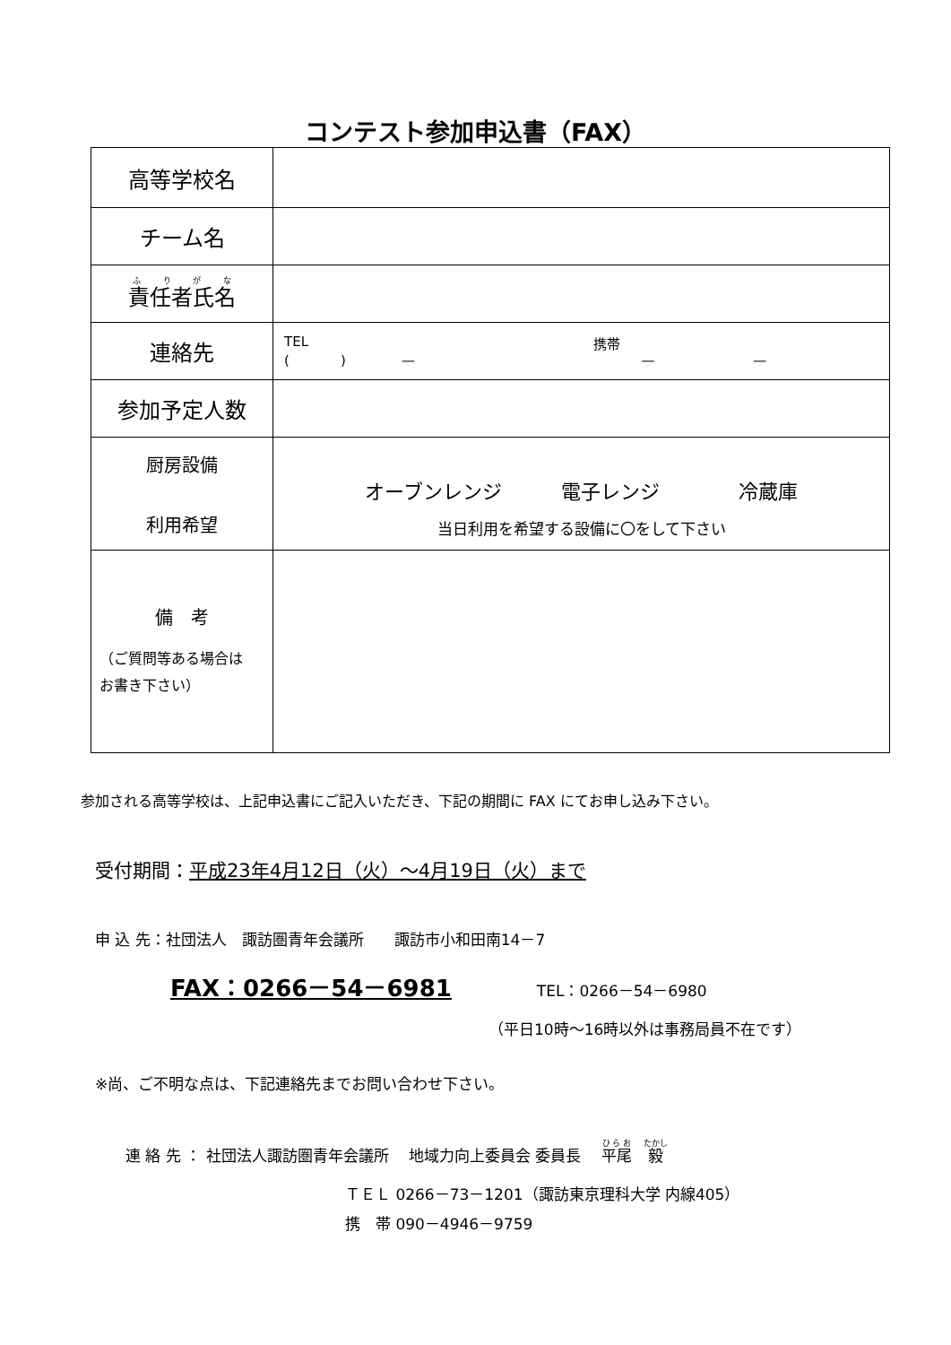コンテスト参加申込書（FAX）
| 高等学校名 | |
| チーム名 | |
| 責任者氏名 | |
| 連絡先 | TEL 携帯 ( ) — — — |
| 参加予定人数 | |
| 厨房設備 利用希望 | オーブンレンジ 電子レンジ 冷蔵庫 当日利用を希望する設備に〇をして下さい |
| 備 考 （ご質問等ある場合は お書き下さい） | |
参加される高等学校は、上記申込書にご記入いただき、下記の期間に FAX にてお申し込み下さい。
受付期間：平成23年4月12日（火）～4月19日（火）まで
申 込 先：社団法人　諏訪圏青年会議所　　諏訪市小和田南14－7
FAX：0266－54－6981 TEL：0266－54－6980
（平日10時～16時以外は事務局員不在です）
※尚、ご不明な点は、下記連絡先までお問い合わせ下さい。
連 絡 先 ： 社団法人諏訪圏青年会議所　 地域力向上委員会 委員長　 平尾　毅
ＴＥＬ 0266－73－1201（諏訪東京理科大学 内線405）
携　帯 090－4946－9759